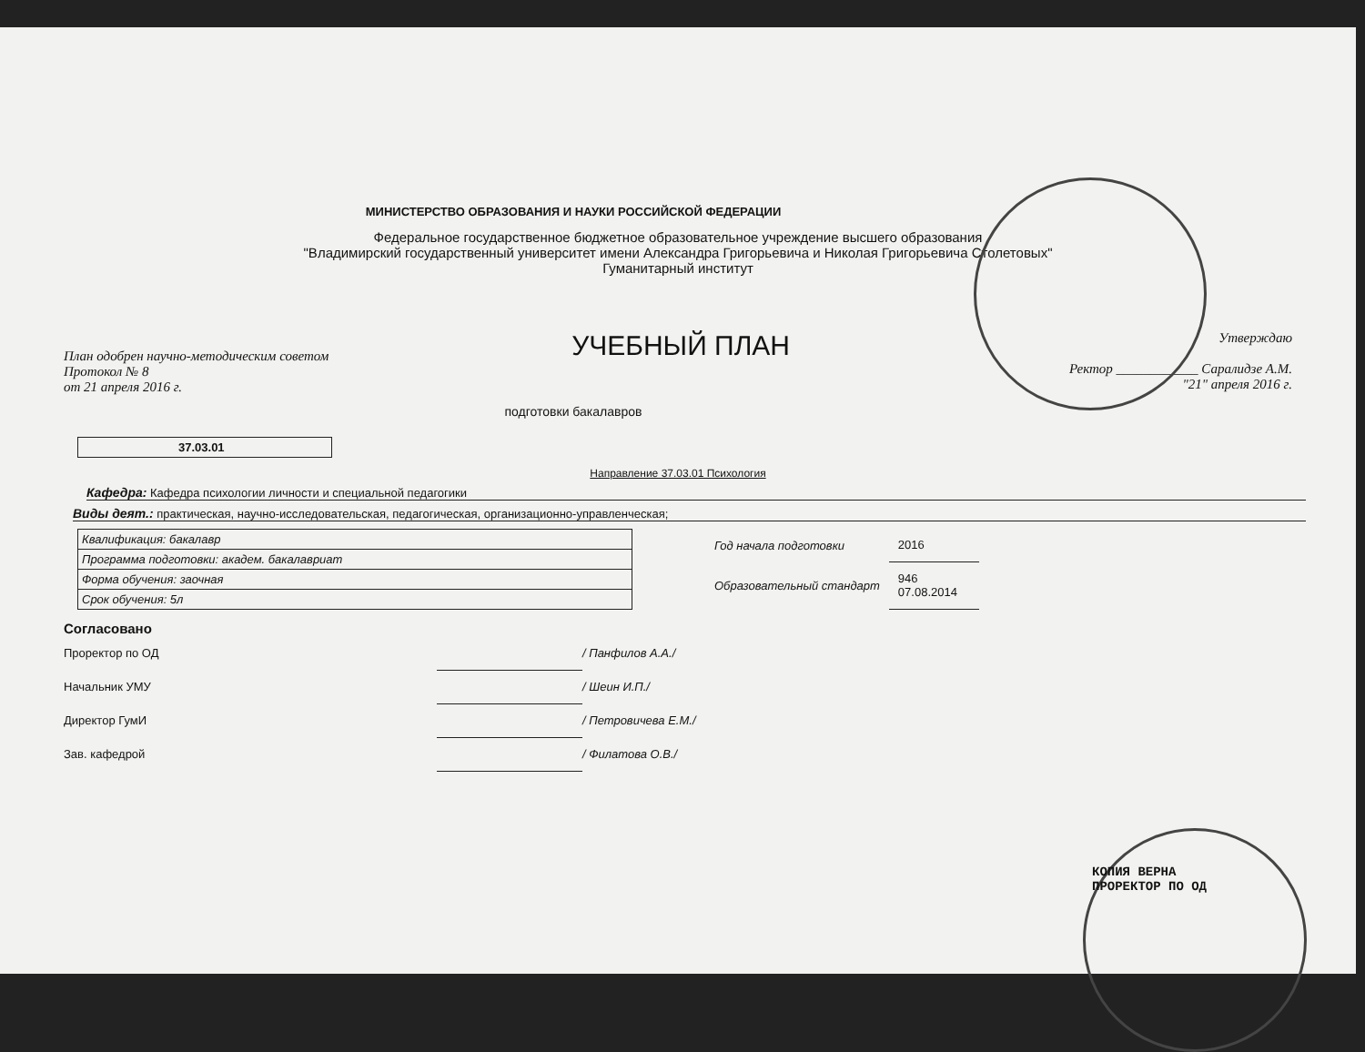МИНИСТЕРСТВО ОБРАЗОВАНИЯ И НАУКИ РОССИЙСКОЙ ФЕДЕРАЦИИ
Федеральное государственное бюджетное образовательное учреждение высшего образования
"Владимирский государственный университет имени Александра Григорьевича и Николая Григорьевича Столетовых"
Гуманитарный институт
План одобрен научно-методическим советом
Протокол № 8
от 21 апреля 2016 г.
УЧЕБНЫЙ ПЛАН
Утверждаю
Ректор ____________ Саралидзе А.М.
"21" апреля 2016 г.
подготовки бакалавров
37.03.01
Направление 37.03.01 Психология
Кафедра: Кафедра психологии личности и специальной педагогики
Виды деят.: практическая, научно-исследовательская, педагогическая, организационно-управленческая;
| Квалификация: бакалавр |
| Программа подготовки: академ. бакалавриат |
| Форма обучения: заочная |
| Срок обучения: 5л |
| Год начала подготовки | 2016 |
| Образовательный стандарт | 946 07.08.2014 |
Согласовано
| Проректор по ОД | | / Панфилов А.А./ |
| Начальник УМУ | | / Шеин И.П./ |
| Директор ГумИ | | / Петровичева Е.М./ |
| Зав. кафедрой | | / Филатова О.В./ |
КОПИЯ ВЕРНА
ПРОРЕКТОР ПО ОД